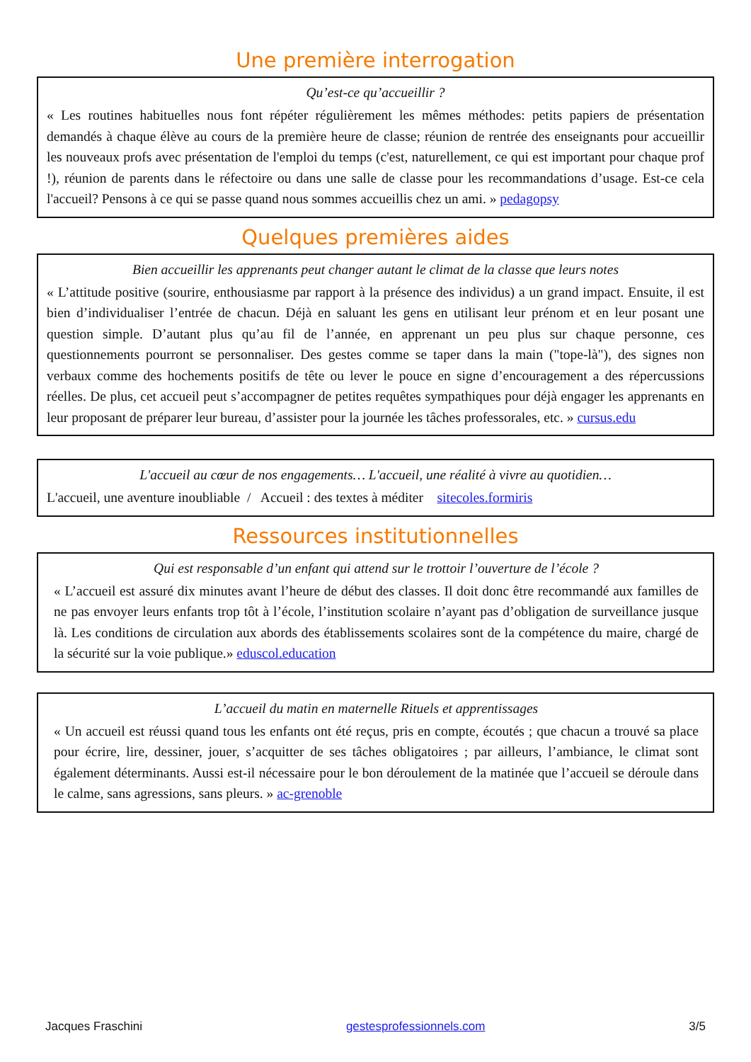Une première interrogation
Qu’est-ce qu’accueillir ?
« Les routines habituelles nous font répéter régulièrement les mêmes méthodes: petits papiers de présentation demandés à chaque élève au cours de la première heure de classe; réunion de rentrée des enseignants pour accueillir les nouveaux profs avec présentation de l'emploi du temps (c'est, naturellement, ce qui est important pour chaque prof !), réunion de parents dans le réfectoire ou dans une salle de classe pour les recommandations d’usage. Est-ce cela l'accueil? Pensons à ce qui se passe quand nous sommes accueillis chez un ami. » pedagopsy
Quelques premières aides
Bien accueillir les apprenants peut changer autant le climat de la classe que leurs notes
« L’attitude positive (sourire, enthousiasme par rapport à la présence des individus) a un grand impact. Ensuite, il est bien d’individualiser l’entrée de chacun. Déjà en saluant les gens en utilisant leur prénom et en leur posant une question simple. D’autant plus qu’au fil de l’année, en apprenant un peu plus sur chaque personne, ces questionnements pourront se personnaliser. Des gestes comme se taper dans la main ("tope-là"), des signes non verbaux comme des hochements positifs de tête ou lever le pouce en signe d’encouragement a des répercussions réelles. De plus, cet accueil peut s’accompagner de petites requêtes sympathiques pour déjà engager les apprenants en leur proposant de préparer leur bureau, d’assister pour la journée les tâches professorales, etc. » cursus.edu
L'accueil au cœur de nos engagements… L'accueil, une réalité à vivre au quotidien…
L'accueil, une aventure inoubliable / Accueil : des textes à méditer sitecoles.formiris
Ressources institutionnelles
Qui est responsable d’un enfant qui attend sur le trottoir l’ouverture de l’école ?
« L’accueil est assuré dix minutes avant l’heure de début des classes. Il doit donc être recommandé aux familles de ne pas envoyer leurs enfants trop tôt à l’école, l’institution scolaire n’ayant pas d’obligation de surveillance jusque là. Les conditions de circulation aux abords des établissements scolaires sont de la compétence du maire, chargé de la sécurité sur la voie publique.» eduscol.education
L’accueil du matin en maternelle Rituels et apprentissages
« Un accueil est réussi quand tous les enfants ont été reçus, pris en compte, écoutés ; que chacun a trouvé sa place pour écrire, lire, dessiner, jouer, s’acquitter de ses tâches obligatoires ; par ailleurs, l’ambiance, le climat sont également déterminants. Aussi est-il nécessaire pour le bon déroulement de la matinée que l’accueil se déroule dans le calme, sans agressions, sans pleurs. » ac-grenoble
Jacques Fraschini gestesprofessionnels.com 3/5